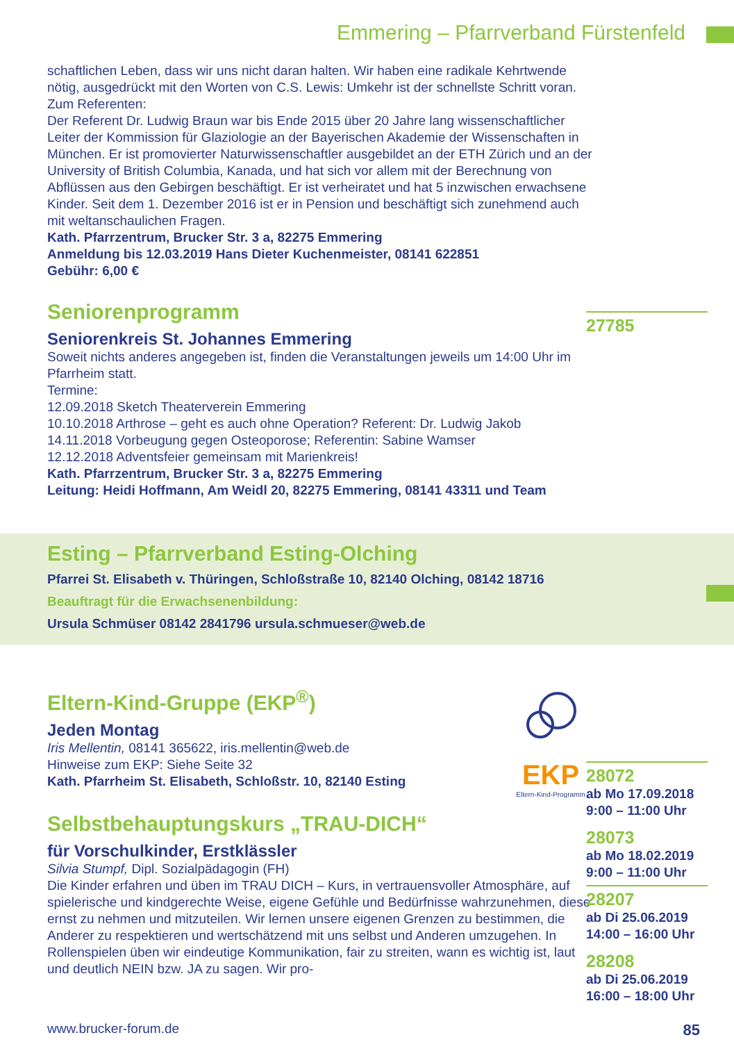Emmering – Pfarrverband Fürstenfeld
schaftlichen Leben, dass wir uns nicht daran halten. Wir haben eine radikale Kehrtwende nötig, ausgedrückt mit den Worten von C.S. Lewis: Umkehr ist der schnellste Schritt voran.
Zum Referenten:
Der Referent Dr. Ludwig Braun war bis Ende 2015 über 20 Jahre lang wissenschaftlicher Leiter der Kommission für Glaziologie an der Bayerischen Akademie der Wissenschaften in München. Er ist promovierter Naturwissenschaftler ausgebildet an der ETH Zürich und an der University of British Columbia, Kanada, und hat sich vor allem mit der Berechnung von Abflüssen aus den Gebirgen beschäftigt. Er ist verheiratet und hat 5 inzwischen erwachsene Kinder. Seit dem 1. Dezember 2016 ist er in Pension und beschäftigt sich zunehmend auch mit weltanschaulichen Fragen.
Kath. Pfarrzentrum, Brucker Str. 3 a, 82275 Emmering
Anmeldung bis 12.03.2019 Hans Dieter Kuchenmeister, 08141 622851
Gebühr: 6,00 €
27785
Seniorenprogramm
Seniorenkreis St. Johannes Emmering
Soweit nichts anderes angegeben ist, finden die Veranstaltungen jeweils um 14:00 Uhr im Pfarrheim statt.
Termine:
12.09.2018 Sketch Theaterverein Emmering
10.10.2018 Arthrose – geht es auch ohne Operation? Referent: Dr. Ludwig Jakob
14.11.2018 Vorbeugung gegen Osteoporose; Referentin: Sabine Wamser
12.12.2018 Adventsfeier gemeinsam mit Marienkreis!
Kath. Pfarrzentrum, Brucker Str. 3 a, 82275 Emmering
Leitung: Heidi Hoffmann, Am Weidl 20, 82275 Emmering, 08141 43311 und Team
Esting – Pfarrverband Esting-Olching
Pfarrei St. Elisabeth v. Thüringen, Schloßstraße 10, 82140 Olching, 08142 18716
Beauftragt für die Erwachsenenbildung:
Ursula Schmüser 08142 2841796 ursula.schmueser@web.de
28072
ab Mo 17.09.2018
9:00 – 11:00 Uhr
28073
ab Mo 18.02.2019
9:00 – 11:00 Uhr
28207
ab Di 25.06.2019
14:00 – 16:00 Uhr
28208
ab Di 25.06.2019
16:00 – 18:00 Uhr
Eltern-Kind-Gruppe (EKP<sup>®</sup>)
Jeden Montag
Iris Mellentin, 08141 365622, iris.mellentin@web.de
Hinweise zum EKP: Siehe Seite 32
Kath. Pfarrheim St. Elisabeth, Schloßstr. 10, 82140 Esting
EKP
Eltern-Kind-Programm
Selbstbehauptungskurs „TRAU-DICH“
für Vorschulkinder, Erstklässler
Silvia Stumpf, Dipl. Sozialpädagogin (FH)
Die Kinder erfahren und üben im TRAU DICH – Kurs, in vertrauensvoller Atmosphäre, auf spielerische und kindgerechte Weise, eigene Gefühle und Bedürfnisse wahrzunehmen, diese ernst zu nehmen und mitzuteilen. Wir lernen unsere eigenen Grenzen zu bestimmen, die Anderer zu respektieren und wertschätzend mit uns selbst und Anderen umzugehen. In Rollenspielen üben wir eindeutige Kommunikation, fair zu streiten, wann es wichtig ist, laut und deutlich NEIN bzw. JA zu sagen. Wir pro-
www.brucker-forum.de 85